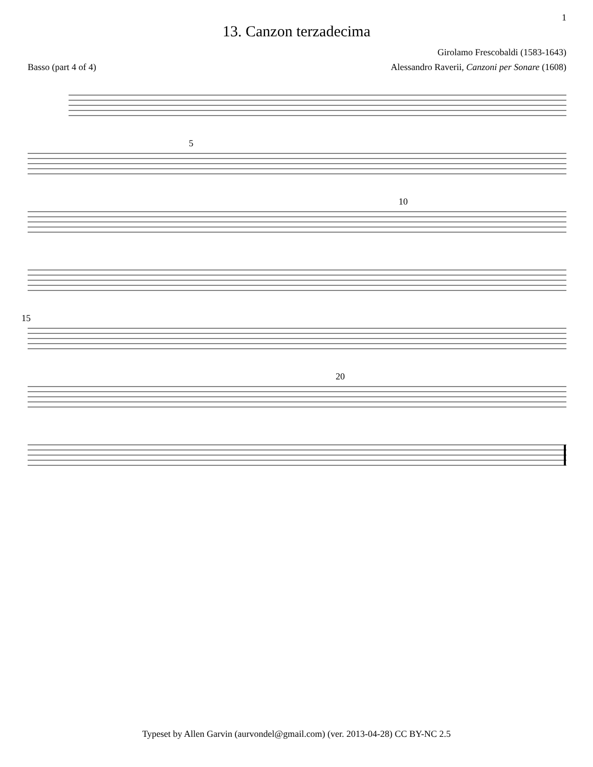1
13. Canzon terzadecima
Girolamo Frescobaldi (1583-1643)
Basso (part 4 of 4) Alessandro Raverii, Canzoni per Sonare (1608)
5
10
15
20
Typeset by Allen Garvin (aurvondel@gmail.com) (ver. 2013-04-28) CC BY-NC 2.5